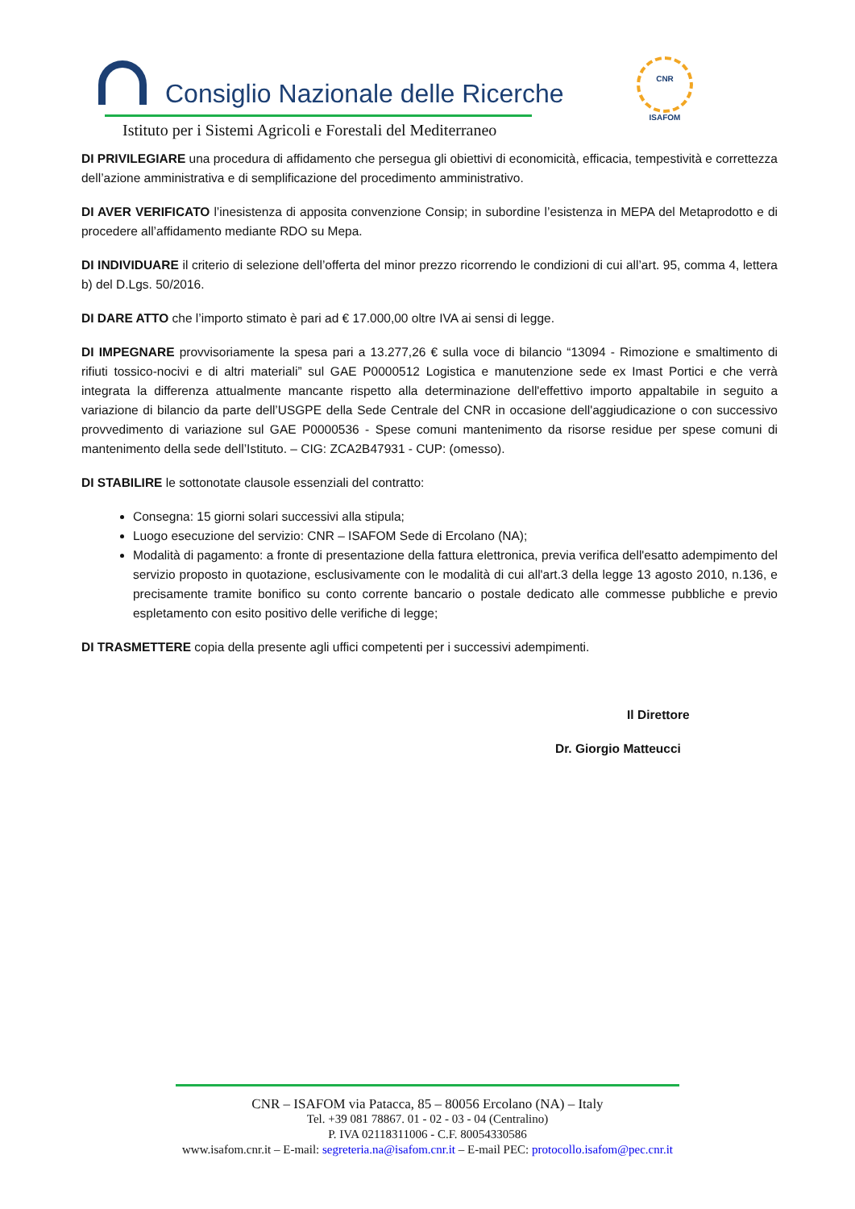Consiglio Nazionale delle Ricerche
Istituto per i Sistemi Agricoli e Forestali del Mediterraneo
CNR
ISAFOM
DI PRIVILEGIARE una procedura di affidamento che persegua gli obiettivi di economicità, efficacia, tempestività e correttezza dell’azione amministrativa e di semplificazione del procedimento amministrativo.
DI AVER VERIFICATO l’inesistenza di apposita convenzione Consip; in subordine l’esistenza in MEPA del Metaprodotto e di procedere all’affidamento mediante RDO su Mepa.
DI INDIVIDUARE il criterio di selezione dell’offerta del minor prezzo ricorrendo le condizioni di cui all’art. 95, comma 4, lettera b) del D.Lgs. 50/2016.
DI DARE ATTO che l’importo stimato è pari ad € 17.000,00 oltre IVA ai sensi di legge.
DI IMPEGNARE provvisoriamente la spesa pari a 13.277,26 € sulla voce di bilancio “13094 - Rimozione e smaltimento di rifiuti tossico-nocivi e di altri materiali” sul GAE P0000512 Logistica e manutenzione sede ex Imast Portici e che verrà integrata la differenza attualmente mancante rispetto alla determinazione dell'effettivo importo appaltabile in seguito a variazione di bilancio da parte dell’USGPE della Sede Centrale del CNR in occasione dell'aggiudicazione o con successivo provvedimento di variazione sul GAE P0000536 - Spese comuni mantenimento da risorse residue per spese comuni di mantenimento della sede dell’Istituto. – CIG: ZCA2B47931 - CUP: (omesso).
DI STABILIRE le sottonotate clausole essenziali del contratto:
Consegna: 15 giorni solari successivi alla stipula;
Luogo esecuzione del servizio: CNR – ISAFOM Sede di Ercolano (NA);
Modalità di pagamento: a fronte di presentazione della fattura elettronica, previa verifica dell'esatto adempimento del servizio proposto in quotazione, esclusivamente con le modalità di cui all'art.3 della legge 13 agosto 2010, n.136, e precisamente tramite bonifico su conto corrente bancario o postale dedicato alle commesse pubbliche e previo espletamento con esito positivo delle verifiche di legge;
DI TRASMETTERE copia della presente agli uffici competenti per i successivi adempimenti.
Il Direttore
Dr. Giorgio Matteucci
CNR – ISAFOM via Patacca, 85 – 80056 Ercolano (NA) – Italy
Tel. +39 081 78867. 01 - 02 - 03 - 04 (Centralino)
P. IVA 02118311006 - C.F. 80054330586
www.isafom.cnr.it – E-mail: segreteria.na@isafom.cnr.it – E-mail PEC: protocollo.isafom@pec.cnr.it